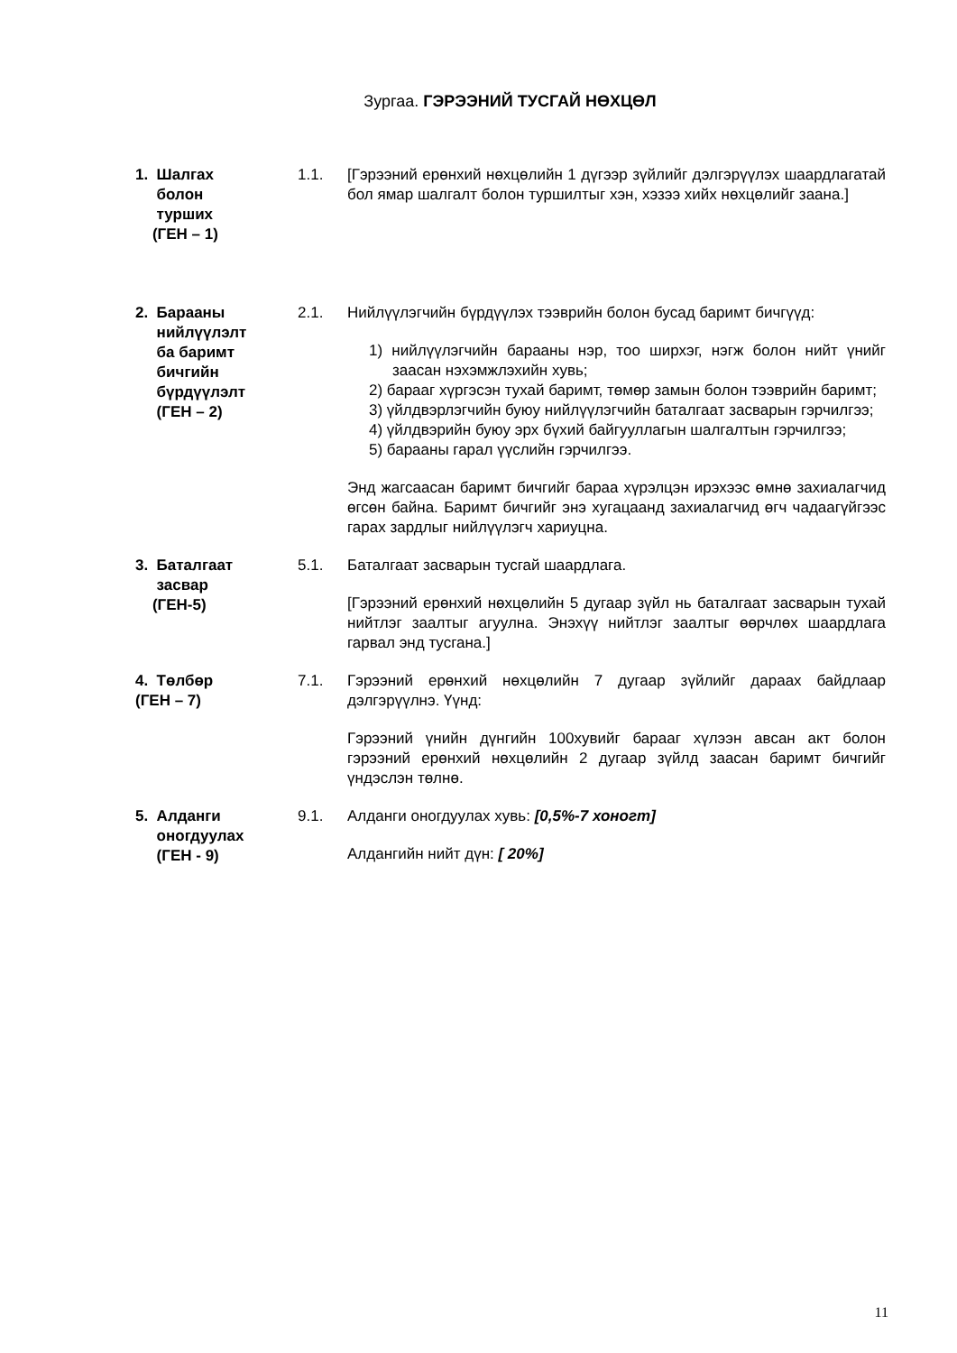Зургаа. ГЭРЭЭНИЙ ТУСГАЙ НӨХЦӨЛ
1. Шалгах
болон
турших
(ГЕН – 1)
1.1. [Гэрээний ерөнхий нөхцөлийн 1 дүгээр зүйлийг дэлгэрүүлэх шаардлагатай бол ямар шалгалт болон туршилтыг хэн, хэзээ хийх нөхцөлийг заана.]
2. Барааны
нийлүүлэлт
ба баримт
бичгийн
бүрдүүлэлт
(ГЕН – 2)
2.1. Нийлүүлэгчийн бүрдүүлэх тээврийн болон бусад баримт бичгүүд:
1) нийлүүлэгчийн барааны нэр, тоо ширхэг, нэгж болон нийт үнийг заасан нэхэмжлэхийн хувь;
2) барааг хүргэсэн тухай баримт, төмөр замын болон тээврийн баримт;
3) үйлдвэрлэгчийн буюу нийлүүлэгчийн баталгаат засварын гэрчилгээ;
4) үйлдвэрийн буюу эрх бүхий байгууллагын шалгалтын гэрчилгээ;
5) барааны гарал үүслийн гэрчилгээ.
Энд жагсаасан баримт бичгийг бараа хүрэлцэн ирэхээс өмнө захиалагчид өгсөн байна. Баримт бичгийг энэ хугацаанд захиалагчид өгч чадаагүйгээс гарах зардлыг нийлүүлэгч хариуцна.
3. Баталгаат
засвар
(ГЕН-5)
5.1. Баталгаат засварын тусгай шаардлага.
[Гэрээний ерөнхий нөхцөлийн 5 дугаар зүйл нь баталгаат засварын тухай нийтлэг заалтыг агуулна. Энэхүү нийтлэг заалтыг өөрчлөх шаардлага гарвал энд тусгана.]
4. Төлбөр
(ГЕН – 7)
7.1. Гэрээний ерөнхий нөхцөлийн 7 дугаар зүйлийг дараах байдлаар дэлгэрүүлнэ. Үүнд:
Гэрээний үнийн дүнгийн 100хувийг барааг хүлээн авсан акт болон гэрээний ерөнхий нөхцөлийн 2 дугаар зүйлд заасан баримт бичгийг үндэслэн төлнө.
5. Алданги
оногдуулах
(ГЕН - 9)
9.1. Алданги оногдуулах хувь: [0,5%-7 хоногт]
Алдангийн нийт дүн: [ 20%]
11